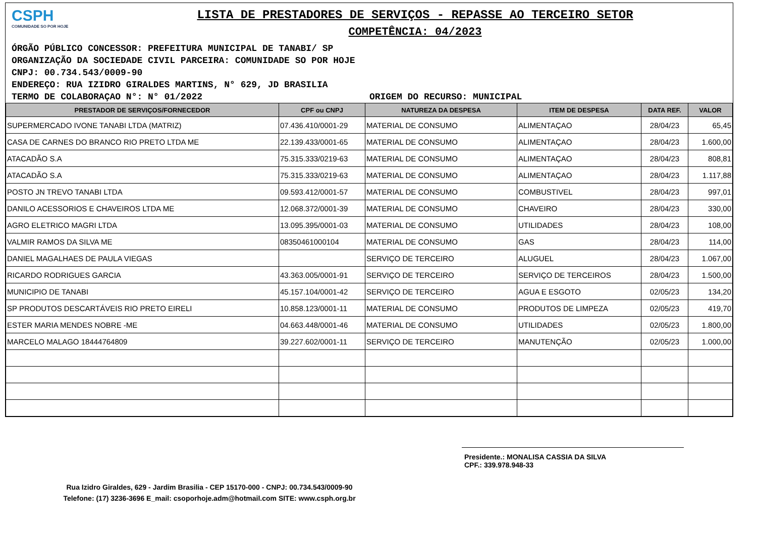CSPH
COMUNIDADE SO POR HOJE
LISTA DE PRESTADORES DE SERVIÇOS - REPASSE AO TERCEIRO SETOR
COMPETÊNCIA: 04/2023
ÓRGÃO PÚBLICO CONCESSOR: PREFEITURA MUNICIPAL DE TANABI/ SP
ORGANIZAÇÃO DA SOCIEDADE CIVIL PARCEIRA: COMUNIDADE SO POR HOJE
CNPJ: 00.734.543/0009-90
ENDEREÇO: RUA IZIDRO GIRALDES MARTINS, N° 629, JD BRASILIA
TERMO DE COLABORAÇAO N°: N° 01/2022 ORIGEM DO RECURSO: MUNICIPAL
| PRESTADOR DE SERVIÇOS/FORNECEDOR | CPF ou CNPJ | NATUREZA DA DESPESA | ITEM DE DESPESA | DATA REF. | VALOR |
| --- | --- | --- | --- | --- | --- |
| SUPERMERCADO IVONE TANABI LTDA (MATRIZ) | 07.436.410/0001-29 | MATERIAL DE CONSUMO | ALIMENTAÇAO | 28/04/23 | 65,45 |
| CASA DE CARNES DO BRANCO RIO PRETO LTDA ME | 22.139.433/0001-65 | MATERIAL DE CONSUMO | ALIMENTAÇAO | 28/04/23 | 1.600,00 |
| ATACADÃO S.A | 75.315.333/0219-63 | MATERIAL DE CONSUMO | ALIMENTAÇAO | 28/04/23 | 808,81 |
| ATACADÃO S.A | 75.315.333/0219-63 | MATERIAL DE CONSUMO | ALIMENTAÇAO | 28/04/23 | 1.117,88 |
| POSTO JN TREVO TANABI LTDA | 09.593.412/0001-57 | MATERIAL DE CONSUMO | COMBUSTIVEL | 28/04/23 | 997,01 |
| DANILO ACESSORIOS E CHAVEIROS LTDA ME | 12.068.372/0001-39 | MATERIAL DE CONSUMO | CHAVEIRO | 28/04/23 | 330,00 |
| AGRO ELETRICO MAGRI LTDA | 13.095.395/0001-03 | MATERIAL DE CONSUMO | UTILIDADES | 28/04/23 | 108,00 |
| VALMIR RAMOS DA SILVA ME | 08350461000104 | MATERIAL DE CONSUMO | GAS | 28/04/23 | 114,00 |
| DANIEL MAGALHAES DE PAULA VIEGAS | | SERVIÇO DE TERCEIRO | ALUGUEL | 28/04/23 | 1.067,00 |
| RICARDO RODRIGUES GARCIA | 43.363.005/0001-91 | SERVIÇO DE TERCEIRO | SERVIÇO DE TERCEIROS | 28/04/23 | 1.500,00 |
| MUNICIPIO DE TANABI | 45.157.104/0001-42 | SERVIÇO DE TERCEIRO | AGUA E ESGOTO | 02/05/23 | 134,20 |
| SP PRODUTOS DESCARTÁVEIS RIO PRETO EIRELI | 10.858.123/0001-11 | MATERIAL DE CONSUMO | PRODUTOS DE LIMPEZA | 02/05/23 | 419,70 |
| ESTER MARIA MENDES NOBRE -ME | 04.663.448/0001-46 | MATERIAL DE CONSUMO | UTILIDADES | 02/05/23 | 1.800,00 |
| MARCELO MALAGO 18444764809 | 39.227.602/0001-11 | SERVIÇO DE TERCEIRO | MANUTENÇÃO | 02/05/23 | 1.000,00 |
Presidente.: MONALISA CASSIA DA SILVA
CPF.: 339.978.948-33
Rua Izidro Giraldes, 629 - Jardim Brasilia - CEP 15170-000 - CNPJ: 00.734.543/0009-90
Telefone: (17) 3236-3696 E_mail: csoporhoje.adm@hotmail.com SITE: www.csph.org.br